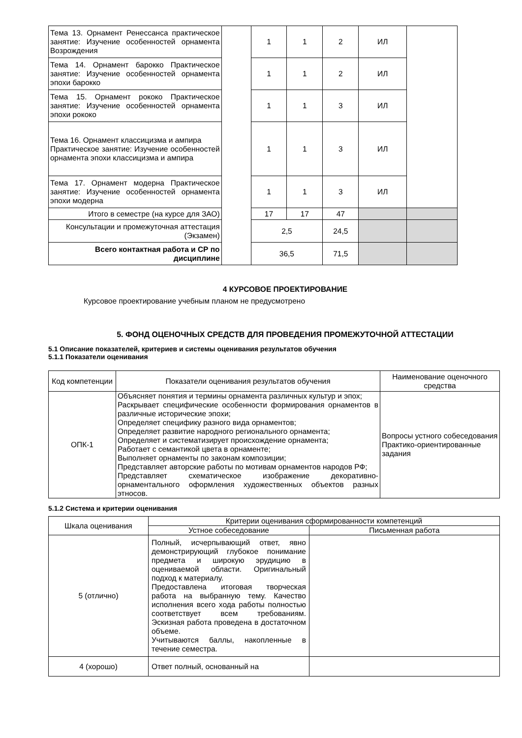| Тема 13. Орнамент Ренессанса практическое занятие: Изучение особенностей орнамента Возрождения | | 1 | 1 | 2 | ИЛ | |
| Тема 14. Орнамент барокко Практическое занятие: Изучение особенностей орнамента эпохи барокко | | 1 | 1 | 2 | ИЛ | |
| Тема 15. Орнамент рококо Практическое занятие: Изучение особенностей орнамента эпохи рококо | | 1 | 1 | 3 | ИЛ | |
| Тема 16. Орнамент классицизма и ампира Практическое занятие: Изучение особенностей орнамента эпохи классицизма и ампира | | 1 | 1 | 3 | ИЛ | |
| Тема 17. Орнамент модерна Практическое занятие: Изучение особенностей орнамента эпохи модерна | | 1 | 1 | 3 | ИЛ | |
| Итого в семестре (на курсе для ЗАО) | | 17 | 17 | 47 | | |
| Консультации и промежуточная аттестация (Экзамен) | | 2,5 | | 24,5 | | |
| Всего контактная работа и СР по дисциплине | | 36,5 | | 71,5 | | |
4 КУРСОВОЕ ПРОЕКТИРОВАНИЕ
Курсовое проектирование учебным планом не предусмотрено
5. ФОНД ОЦЕНОЧНЫХ СРЕДСТВ ДЛЯ ПРОВЕДЕНИЯ ПРОМЕЖУТОЧНОЙ АТТЕСТАЦИИ
5.1 Описание показателей, критериев и системы оценивания результатов обучения
5.1.1 Показатели оценивания
| Код компетенции | Показатели оценивания результатов обучения | Наименование оценочного средства |
| ОПК-1 | Объясняет понятия и термины орнамента различных культур и эпох; Раскрывает специфические особенности формирования орнаментов в различные исторические эпохи; Определяет специфику разного вида орнаментов; Определяет развитие народного регионального орнамента; Определяет и систематизирует происхождение орнамента; Работает с семантикой цвета в орнаменте; Выполняет орнаменты по законам композиции; Представляет авторские работы по мотивам орнаментов народов РФ; Представляет схематическое изображение декоративно-орнаментального оформления художественных объектов разных этносов. | Вопросы устного собеседования Практико-ориентированные задания |
5.1.2 Система и критерии оценивания
| Шкала оценивания | Критерии оценивания сформированности компетенций | |
| | Устное собеседование | Письменная работа |
| 5 (отлично) | Полный, исчерпывающий ответ, явно демонстрирующий глубокое понимание предмета и широкую эрудицию в оцениваемой области. Оригинальный подход к материалу. Предоставлена итоговая творческая работа на выбранную тему. Качество исполнения всего хода работы полностью соответствует всем требованиям. Эскизная работа проведена в достаточном объеме. Учитываются баллы, накопленные в течение семестра. | |
| 4 (хорошо) | Ответ полный, основанный на | |